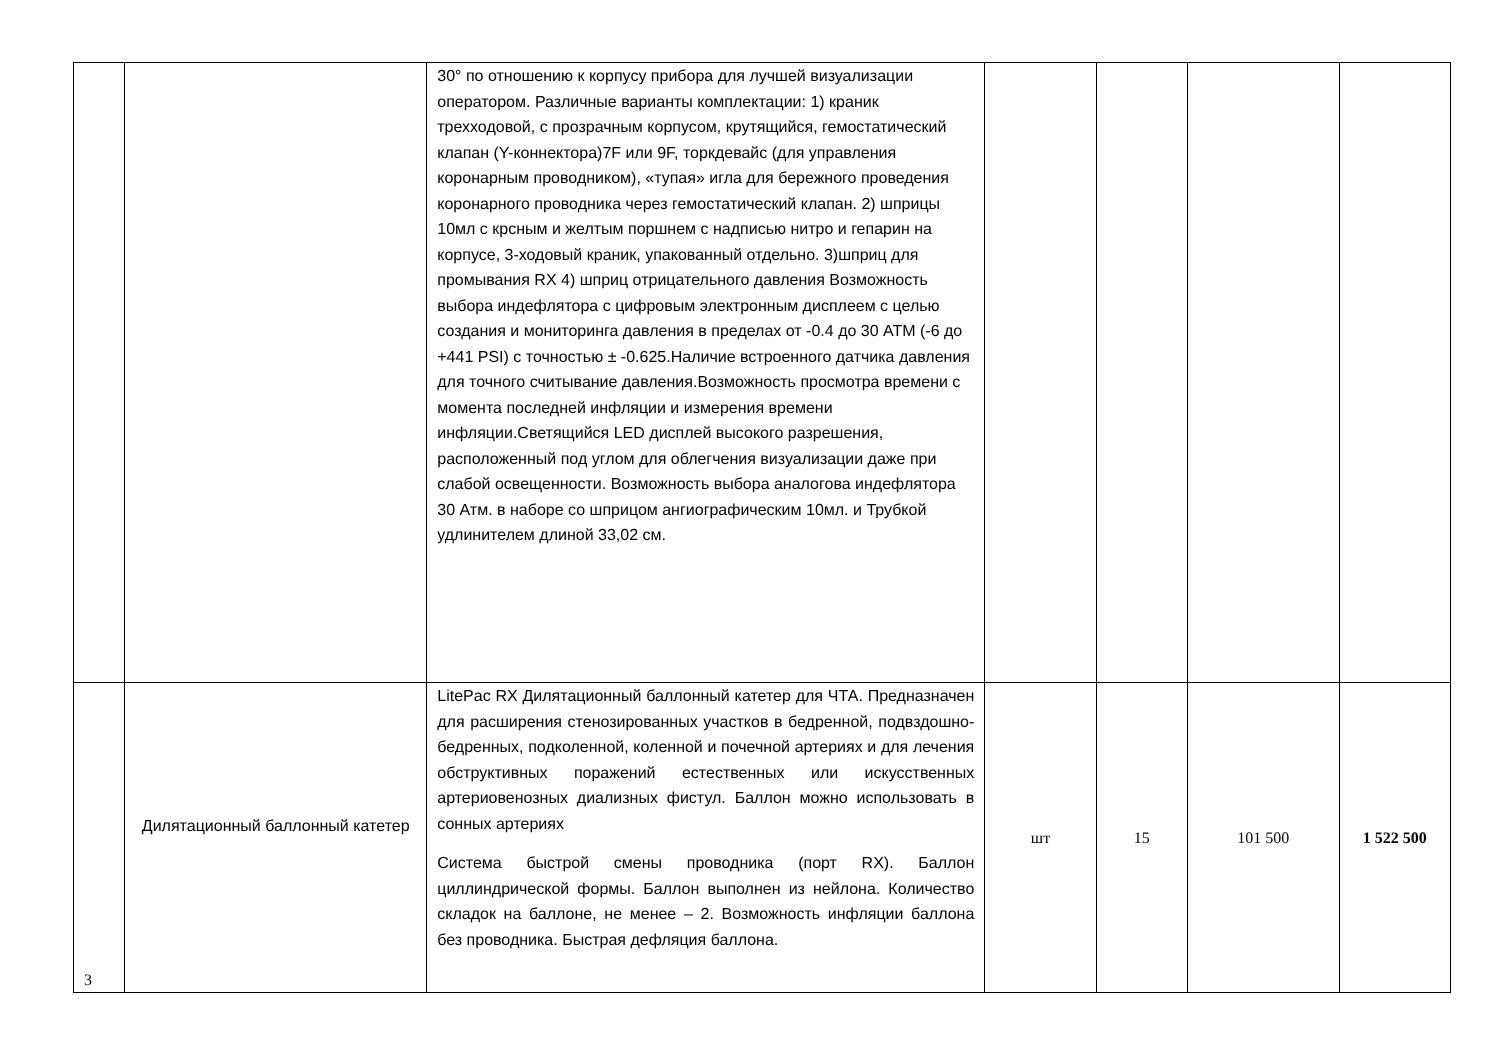| | | 30° по отношению к корпусу прибора для лучшей визуализации оператором. Различные варианты комплектации: 1) краник трехходовой, с прозрачным корпусом, крутящийся, гемостатический клапан (Y-коннектора)7F или 9F, торкдевайс (для управления коронарным проводником), «тупая» игла для бережного проведения коронарного проводника через гемостатический клапан. 2) шприцы 10мл с крсным и желтым поршнем с надписью нитро и гепарин на корпусе, 3-ходовый краник, упакованный отдельно. 3)шприц для промывания RX 4) шприц отрицательного давления Возможность выбора индефлятора с цифровым электронным дисплеем с целью создания и мониторинга давления в пределах от -0.4 до 30 АТМ (-6 до +441 PSI) с точностью ± -0.625.Наличие встроенного датчика давления для точного считывание давления.Возможность просмотра времени с момента последней инфляции и измерения времени инфляции.Светящийся LED дисплей высокого разрешения, расположенный под углом для облегчения визуализации даже при слабой освещенности. Возможность выбора аналогова индефлятора 30 Атм. в наборе со шприцом ангиографическим 10мл. и Трубкой удлинителем длиной 33,02 см. | | | | |
| 3 | Дилятационный баллонный катетер | LitePac RX Дилятационный баллонный катетер для ЧТА. Предназначен для расширения стенозированных участков в бедренной, подвздошно-бедренных, подколенной, коленной и почечной артериях и для лечения обструктивных поражений естественных или искусственных артериовенозных диализных фистул. Баллон можно использовать в сонных артериях Система быстрой смены проводника (порт RX). Баллон циллиндрической формы. Баллон выполнен из нейлона. Количество складок на баллоне, не менее – 2. Возможность инфляции баллона без проводника. Быстрая дефляция баллона. | шт | 15 | 101 500 | 1 522 500 |